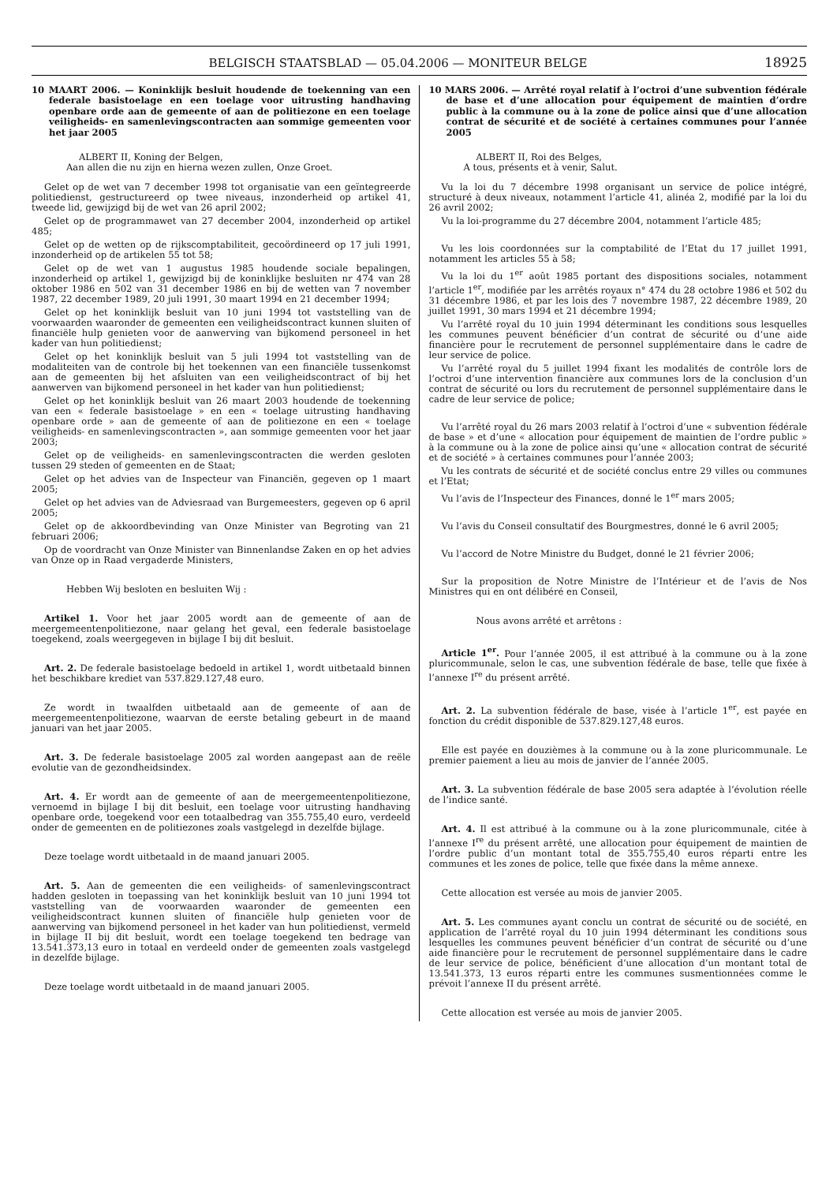BELGISCH STAATSBLAD — 05.04.2006 — MONITEUR BELGE 18925
10 MAART 2006. — Koninklijk besluit houdende de toekenning van een federale basistoelage en een toelage voor uitrusting handhaving openbare orde aan de gemeente of aan de politiezone en een toelage veiligheids- en samenlevingscontracten aan sommige gemeenten voor het jaar 2005
ALBERT II, Koning der Belgen,
Aan allen die nu zijn en hierna wezen zullen, Onze Groet.
Gelet op de wet van 7 december 1998 tot organisatie van een geïntegreerde politiedienst, gestructureerd op twee niveaus, inzonderheid op artikel 41, tweede lid, gewijzigd bij de wet van 26 april 2002;
Gelet op de programmawet van 27 december 2004, inzonderheid op artikel 485;
Gelet op de wetten op de rijkscomptabiliteit, gecoördineerd op 17 juli 1991, inzonderheid op de artikelen 55 tot 58;
Gelet op de wet van 1 augustus 1985 houdende sociale bepalingen, inzonderheid op artikel 1, gewijzigd bij de koninklijke besluiten nr 474 van 28 oktober 1986 en 502 van 31 december 1986 en bij de wetten van 7 november 1987, 22 december 1989, 20 juli 1991, 30 maart 1994 en 21 december 1994;
Gelet op het koninklijk besluit van 10 juni 1994 tot vaststelling van de voorwaarden waaronder de gemeenten een veiligheidscontract kunnen sluiten of financiële hulp genieten voor de aanwerving van bijkomend personeel in het kader van hun politiedienst;
Gelet op het koninklijk besluit van 5 juli 1994 tot vaststelling van de modaliteiten van de controle bij het toekennen van een financiële tussenkomst aan de gemeenten bij het afsluiten van een veiligheidscontract of bij het aanwerven van bijkomend personeel in het kader van hun politiedienst;
Gelet op het koninklijk besluit van 26 maart 2003 houdende de toekenning van een « federale basistoelage » en een « toelage uitrusting handhaving openbare orde » aan de gemeente of aan de politiezone en een « toelage veiligheids- en samenlevingscontracten », aan sommige gemeenten voor het jaar 2003;
Gelet op de veiligheids- en samenlevingscontracten die werden gesloten tussen 29 steden of gemeenten en de Staat;
Gelet op het advies van de Inspecteur van Financiën, gegeven op 1 maart 2005;
Gelet op het advies van de Adviesraad van Burgemeesters, gegeven op 6 april 2005;
Gelet op de akkoordbevinding van Onze Minister van Begroting van 21 februari 2006;
Op de voordracht van Onze Minister van Binnenlandse Zaken en op het advies van Onze op in Raad vergaderde Ministers,
Hebben Wij besloten en besluiten Wij :
Artikel 1. Voor het jaar 2005 wordt aan de gemeente of aan de meergemeentenpolitiezone, naar gelang het geval, een federale basistoelage toegekend, zoals weergegeven in bijlage I bij dit besluit.
Art. 2. De federale basistoelage bedoeld in artikel 1, wordt uitbetaald binnen het beschikbare krediet van 537.829.127,48 euro.
Ze wordt in twaalfden uitbetaald aan de gemeente of aan de meergemeentenpolitiezone, waarvan de eerste betaling gebeurt in de maand januari van het jaar 2005.
Art. 3. De federale basistoelage 2005 zal worden aangepast aan de reële evolutie van de gezondheidsindex.
Art. 4. Er wordt aan de gemeente of aan de meergemeentenpolitiezone, vernoemd in bijlage I bij dit besluit, een toelage voor uitrusting handhaving openbare orde, toegekend voor een totaalbedrag van 355.755,40 euro, verdeeld onder de gemeenten en de politiezones zoals vastgelegd in dezelfde bijlage.
Deze toelage wordt uitbetaald in de maand januari 2005.
Art. 5. Aan de gemeenten die een veiligheids- of samenlevingscontract hadden gesloten in toepassing van het koninklijk besluit van 10 juni 1994 tot vaststelling van de voorwaarden waaronder de gemeenten een veiligheidscontract kunnen sluiten of financiële hulp genieten voor de aanwerving van bijkomend personeel in het kader van hun politiedienst, vermeld in bijlage II bij dit besluit, wordt een toelage toegekend ten bedrage van 13.541.373,13 euro in totaal en verdeeld onder de gemeenten zoals vastgelegd in dezelfde bijlage.
Deze toelage wordt uitbetaald in de maand januari 2005.
10 MARS 2006. — Arrêté royal relatif à l’octroi d’une subvention fédérale de base et d’une allocation pour équipement de maintien d’ordre public à la commune ou à la zone de police ainsi que d’une allocation contrat de sécurité et de société à certaines communes pour l’année 2005
ALBERT II, Roi des Belges,
A tous, présents et à venir, Salut.
Vu la loi du 7 décembre 1998 organisant un service de police intégré, structuré à deux niveaux, notamment l’article 41, alinéa 2, modifié par la loi du 26 avril 2002;
Vu la loi-programme du 27 décembre 2004, notamment l’article 485;
Vu les lois coordonnées sur la comptabilité de l’Etat du 17 juillet 1991, notamment les articles 55 à 58;
Vu la loi du 1<sup>er</sup> août 1985 portant des dispositions sociales, notamment l’article 1<sup>er</sup>, modifiée par les arrêtés royaux n° 474 du 28 octobre 1986 et 502 du 31 décembre 1986, et par les lois des 7 novembre 1987, 22 décembre 1989, 20 juillet 1991, 30 mars 1994 et 21 décembre 1994;
Vu l’arrêté royal du 10 juin 1994 déterminant les conditions sous lesquelles les communes peuvent bénéficier d’un contrat de sécurité ou d’une aide financière pour le recrutement de personnel supplémentaire dans le cadre de leur service de police.
Vu l’arrêté royal du 5 juillet 1994 fixant les modalités de contrôle lors de l’octroi d’une intervention financière aux communes lors de la conclusion d’un contrat de sécurité ou lors du recrutement de personnel supplémentaire dans le cadre de leur service de police;
Vu l’arrêté royal du 26 mars 2003 relatif à l’octroi d’une « subvention fédérale de base » et d’une « allocation pour équipement de maintien de l’ordre public » à la commune ou à la zone de police ainsi qu’une « allocation contrat de sécurité et de société » à certaines communes pour l’année 2003;
Vu les contrats de sécurité et de société conclus entre 29 villes ou communes et l’Etat;
Vu l’avis de l’Inspecteur des Finances, donné le 1<sup>er</sup> mars 2005;
Vu l’avis du Conseil consultatif des Bourgmestres, donné le 6 avril 2005;
Vu l’accord de Notre Ministre du Budget, donné le 21 février 2006;
Sur la proposition de Notre Ministre de l’Intérieur et de l’avis de Nos Ministres qui en ont délibéré en Conseil,
Nous avons arrêté et arrêtons :
Article 1<sup>er</sup>. Pour l’année 2005, il est attribué à la commune ou à la zone pluricommunale, selon le cas, une subvention fédérale de base, telle que fixée à l’annexe I<sup>re</sup> du présent arrêté.
Art. 2. La subvention fédérale de base, visée à l’article 1<sup>er</sup>, est payée en fonction du crédit disponible de 537.829.127,48 euros.
Elle est payée en douzièmes à la commune ou à la zone pluricommunale. Le premier paiement a lieu au mois de janvier de l’année 2005.
Art. 3. La subvention fédérale de base 2005 sera adaptée à l’évolution réelle de l’indice santé.
Art. 4. Il est attribué à la commune ou à la zone pluricommunale, citée à l’annexe I<sup>re</sup> du présent arrêté, une allocation pour équipement de maintien de l’ordre public d’un montant total de 355.755,40 euros réparti entre les communes et les zones de police, telle que fixée dans la même annexe.
Cette allocation est versée au mois de janvier 2005.
Art. 5. Les communes ayant conclu un contrat de sécurité ou de société, en application de l’arrêté royal du 10 juin 1994 déterminant les conditions sous lesquelles les communes peuvent bénéficier d’un contrat de sécurité ou d’une aide financière pour le recrutement de personnel supplémentaire dans le cadre de leur service de police, bénéficient d’une allocation d’un montant total de 13.541.373, 13 euros réparti entre les communes susmentionnées comme le prévoit l’annexe II du présent arrêté.
Cette allocation est versée au mois de janvier 2005.